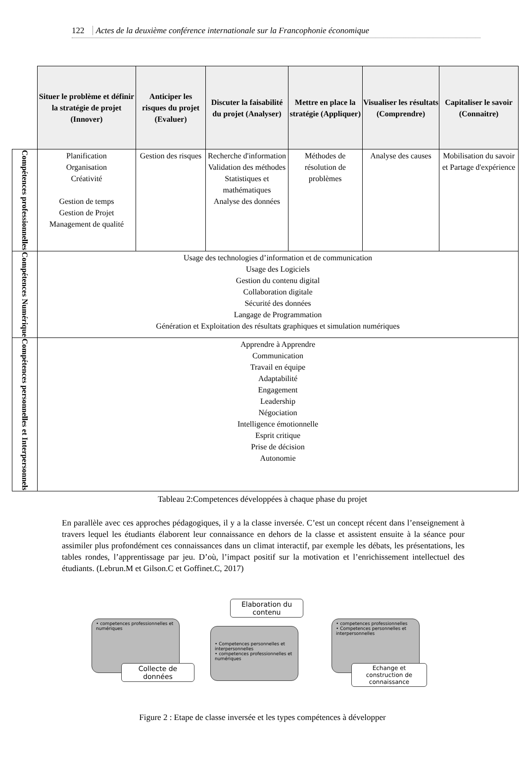122 Actes de la deuxième conférence internationale sur la Francophonie économique
| | Situer le problème et définir la stratégie de projet (Innover) | Anticiper les risques du projet (Evaluer) | Discuter la faisabilité du projet (Analyser) | Mettre en place la stratégie (Appliquer) | Visualiser les résultats (Comprendre) | Capitaliser le savoir (Connaitre) |
| Compétences professionnelles | Planification Organisation Créativité Gestion de temps Gestion de Projet Management de qualité | Gestion des risques | Recherche d'information Validation des méthodes Statistiques et mathématiques Analyse des données | Méthodes de résolution de problèmes | Analyse des causes | Mobilisation du savoir et Partage d'expérience |
| Compétences Numérique | Usage des technologies d’information et de communication Usage des Logiciels Gestion du contenu digital Collaboration digitale Sécurité des données Langage de Programmation Génération et Exploitation des résultats graphiques et simulation numériques | | | | | |
| Compétences personnelles et Interpersonnels | Apprendre à Apprendre Communication Travail en équipe Adaptabilité Engagement Leadership Négociation Intelligence émotionnelle Esprit critique Prise de décision Autonomie | | | | | |
Tableau 2:Competences développées à chaque phase du projet
En parallèle avec ces approches pédagogiques, il y a la classe inversée. C’est un concept récent dans l’enseignement à travers lequel les étudiants élaborent leur connaissance en dehors de la classe et assistent ensuite à la séance pour assimiler plus profondément ces connaissances dans un climat interactif, par exemple les débats, les présentations, les tables rondes, l’apprentissage par jeu. D’où, l’impact positif sur la motivation et l’enrichissement intellectuel des étudiants. (Lebrun.M et Gilson.C et Goffinet.C, 2017)
• competences professionnelles et numériques
Collecte de données
Elaboration du contenu
• Competences personnelles et interpersonnelles
• competences professionnelles et numériques
• competences professionnelles
• Competences personnelles et interpersonnelles
Echange et construction de connaissance
Figure 2 : Etape de classe inversée et les types compétences à développer